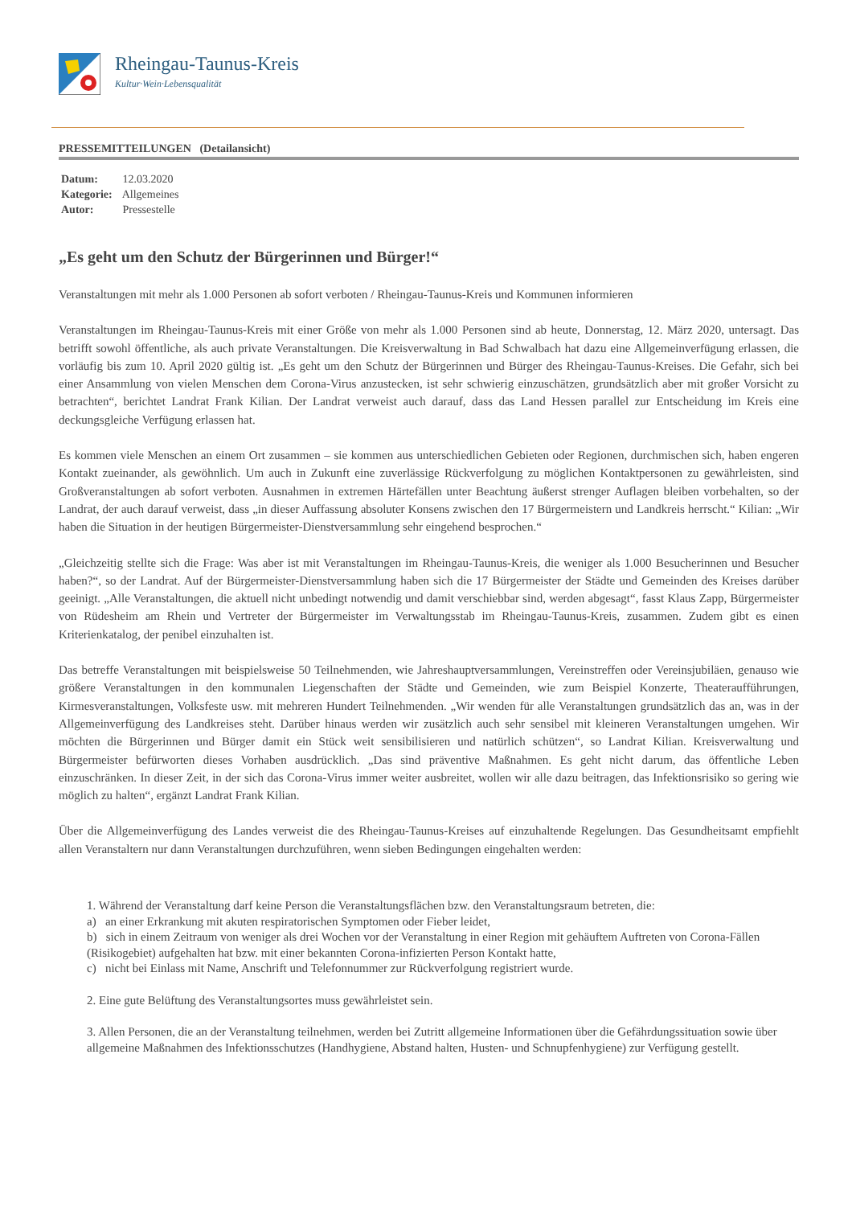Rheingau-Taunus-Kreis
Kultur·Wein·Lebensqualität
PRESSEMITTEILUNGEN (Detailansicht)
Datum: 12.03.2020
Kategorie: Allgemeines
Autor: Pressestelle
„Es geht um den Schutz der Bürgerinnen und Bürger!“
Veranstaltungen mit mehr als 1.000 Personen ab sofort verboten / Rheingau-Taunus-Kreis und Kommunen informieren
Veranstaltungen im Rheingau-Taunus-Kreis mit einer Größe von mehr als 1.000 Personen sind ab heute, Donnerstag, 12. März 2020, untersagt. Das betrifft sowohl öffentliche, als auch private Veranstaltungen. Die Kreisverwaltung in Bad Schwalbach hat dazu eine Allgemeinverfügung erlassen, die vorläufig bis zum 10. April 2020 gültig ist. „Es geht um den Schutz der Bürgerinnen und Bürger des Rheingau-Taunus-Kreises. Die Gefahr, sich bei einer Ansammlung von vielen Menschen dem Corona-Virus anzustecken, ist sehr schwierig einzuschätzen, grundsätzlich aber mit großer Vorsicht zu betrachten“, berichtet Landrat Frank Kilian. Der Landrat verweist auch darauf, dass das Land Hessen parallel zur Entscheidung im Kreis eine deckungsgleiche Verfügung erlassen hat.
Es kommen viele Menschen an einem Ort zusammen – sie kommen aus unterschiedlichen Gebieten oder Regionen, durchmischen sich, haben engeren Kontakt zueinander, als gewöhnlich. Um auch in Zukunft eine zuverlässige Rückverfolgung zu möglichen Kontaktpersonen zu gewährleisten, sind Großveranstaltungen ab sofort verboten. Ausnahmen in extremen Härtefällen unter Beachtung äußerst strenger Auflagen bleiben vorbehalten, so der Landrat, der auch darauf verweist, dass „in dieser Auffassung absoluter Konsens zwischen den 17 Bürgermeistern und Landkreis herrscht.“ Kilian: „Wir haben die Situation in der heutigen Bürgermeister-Dienstversammlung sehr eingehend besprochen.“
„Gleichzeitig stellte sich die Frage: Was aber ist mit Veranstaltungen im Rheingau-Taunus-Kreis, die weniger als 1.000 Besucherinnen und Besucher haben?“, so der Landrat. Auf der Bürgermeister-Dienstversammlung haben sich die 17 Bürgermeister der Städte und Gemeinden des Kreises darüber geeinigt. „Alle Veranstaltungen, die aktuell nicht unbedingt notwendig und damit verschiebbar sind, werden abgesagt“, fasst Klaus Zapp, Bürgermeister von Rüdesheim am Rhein und Vertreter der Bürgermeister im Verwaltungsstab im Rheingau-Taunus-Kreis, zusammen. Zudem gibt es einen Kriterienkatalog, der penibel einzuhalten ist.
Das betreffe Veranstaltungen mit beispielsweise 50 Teilnehmenden, wie Jahreshauptversammlungen, Vereinstreffen oder Vereinsjubiläen, genauso wie größere Veranstaltungen in den kommunalen Liegenschaften der Städte und Gemeinden, wie zum Beispiel Konzerte, Theateraufführungen, Kirmesveranstaltungen, Volksfeste usw. mit mehreren Hundert Teilnehmenden. „Wir wenden für alle Veranstaltungen grundsätzlich das an, was in der Allgemeinverfügung des Landkreises steht. Darüber hinaus werden wir zusätzlich auch sehr sensibel mit kleineren Veranstaltungen umgehen. Wir möchten die Bürgerinnen und Bürger damit ein Stück weit sensibilisieren und natürlich schützen“, so Landrat Kilian. Kreisverwaltung und Bürgermeister befürworten dieses Vorhaben ausdrücklich. „Das sind präventive Maßnahmen. Es geht nicht darum, das öffentliche Leben einzuschränken. In dieser Zeit, in der sich das Corona-Virus immer weiter ausbreitet, wollen wir alle dazu beitragen, das Infektionsrisiko so gering wie möglich zu halten“, ergänzt Landrat Frank Kilian.
Über die Allgemeinverfügung des Landes verweist die des Rheingau-Taunus-Kreises auf einzuhaltende Regelungen. Das Gesundheitsamt empfiehlt allen Veranstaltern nur dann Veranstaltungen durchzuführen, wenn sieben Bedingungen eingehalten werden:
1. Während der Veranstaltung darf keine Person die Veranstaltungsflächen bzw. den Veranstaltungsraum betreten, die:
a) an einer Erkrankung mit akuten respiratorischen Symptomen oder Fieber leidet,
b) sich in einem Zeitraum von weniger als drei Wochen vor der Veranstaltung in einer Region mit gehäuftem Auftreten von Corona-Fällen (Risikogebiet) aufgehalten hat bzw. mit einer bekannten Corona-infizierten Person Kontakt hatte,
c) nicht bei Einlass mit Name, Anschrift und Telefonnummer zur Rückverfolgung registriert wurde.
2. Eine gute Belüftung des Veranstaltungsortes muss gewährleistet sein.
3. Allen Personen, die an der Veranstaltung teilnehmen, werden bei Zutritt allgemeine Informationen über die Gefährdungssituation sowie über allgemeine Maßnahmen des Infektionsschutzes (Handhygiene, Abstand halten, Husten- und Schnupfenhygiene) zur Verfügung gestellt.